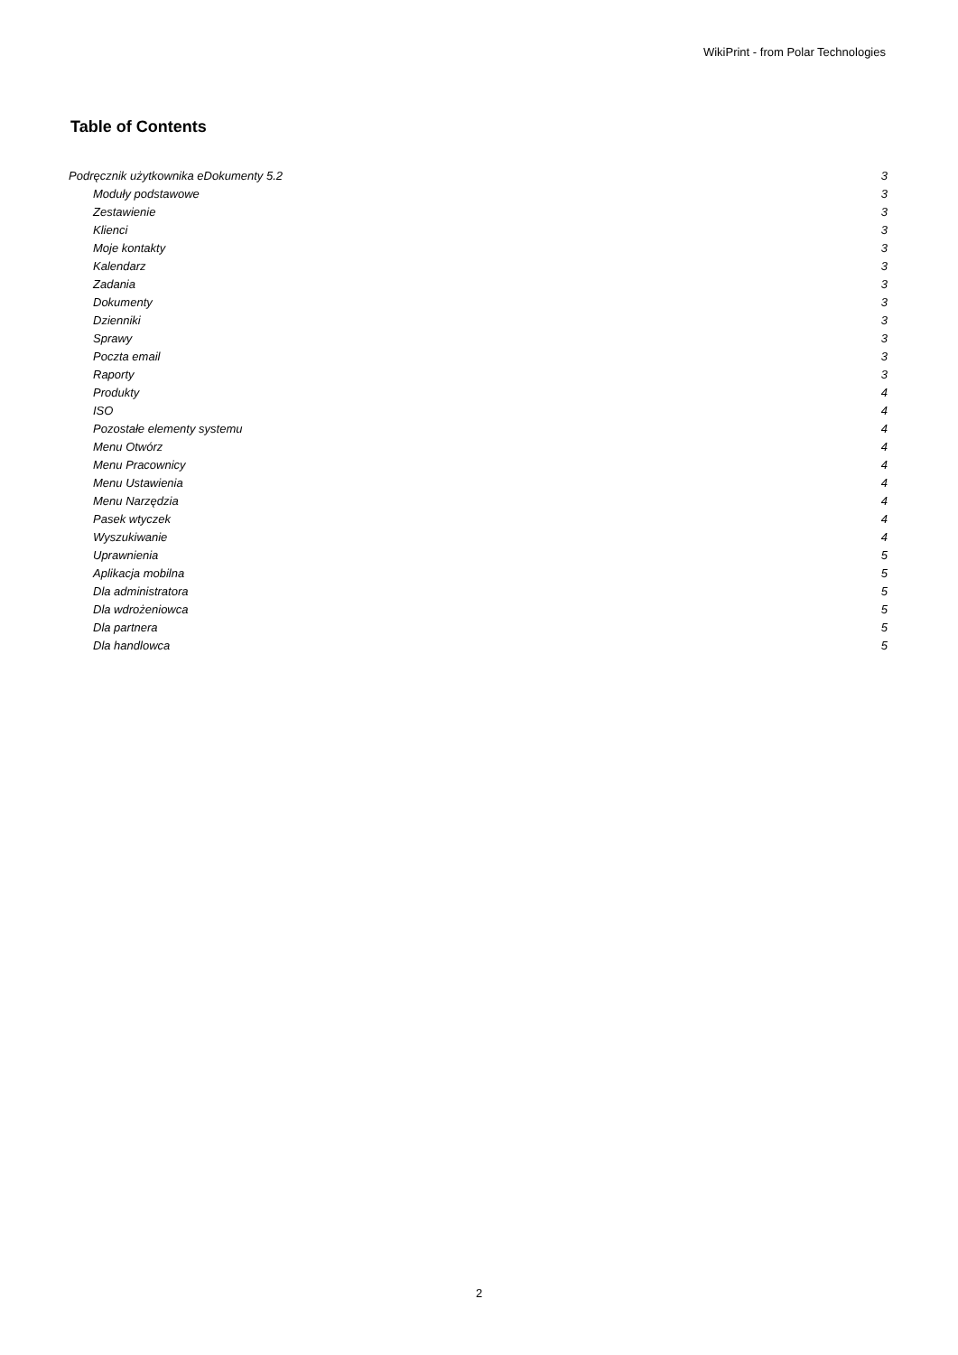WikiPrint - from Polar Technologies
Table of Contents
Podręcznik użytkownika eDokumenty 5.2 3
Moduły podstawowe 3
Zestawienie 3
Klienci 3
Moje kontakty 3
Kalendarz 3
Zadania 3
Dokumenty 3
Dzienniki 3
Sprawy 3
Poczta email 3
Raporty 3
Produkty 4
ISO 4
Pozostałe elementy systemu 4
Menu Otwórz 4
Menu Pracownicy 4
Menu Ustawienia 4
Menu Narzędzia 4
Pasek wtyczek 4
Wyszukiwanie 4
Uprawnienia 5
Aplikacja mobilna 5
Dla administratora 5
Dla wdrożeniowca 5
Dla partnera 5
Dla handlowca 5
2